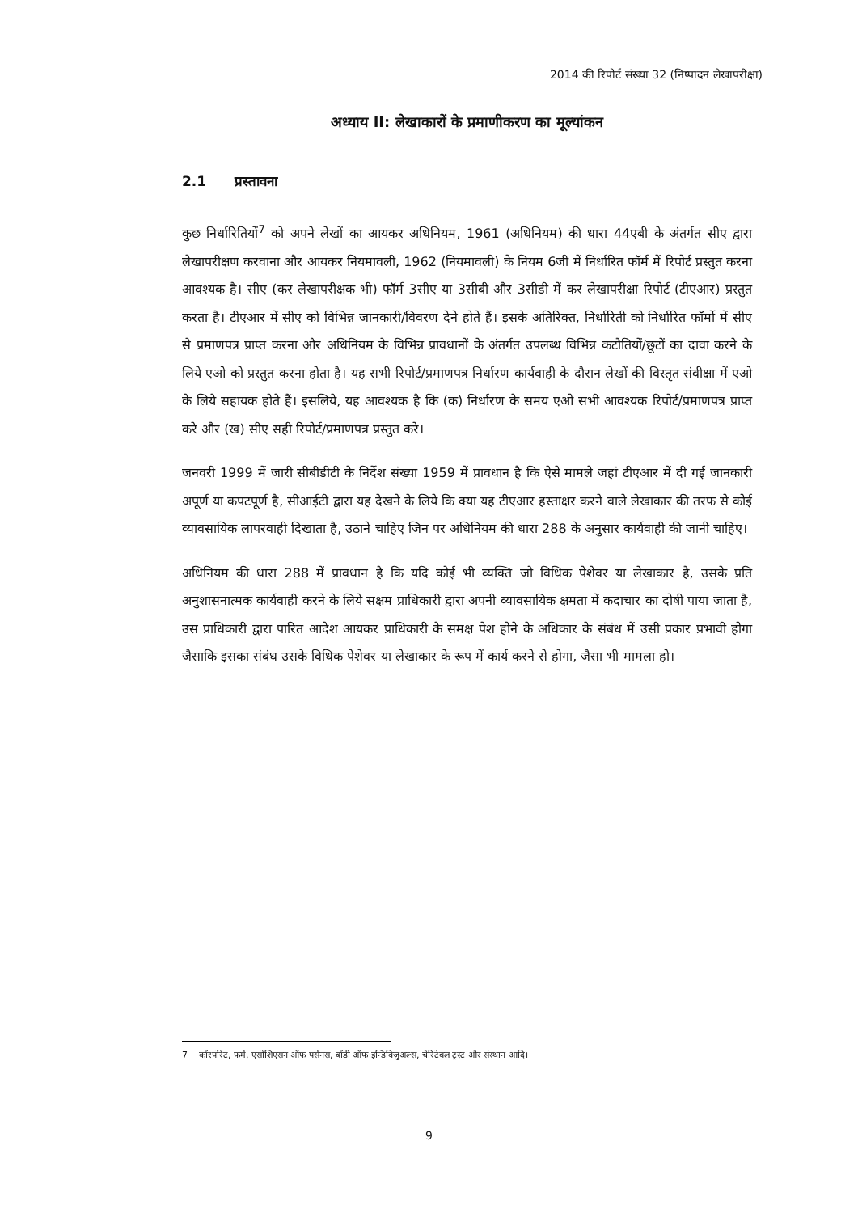2014 की रिपोर्ट संख्या 32 (निष्पादन लेखापरीक्षा)
अध्याय II: लेखाकारों के प्रमाणीकरण का मूल्यांकन
2.1 प्रस्तावना
कुछ निर्धारितियों<sup>7</sup> को अपने लेखों का आयकर अधिनियम, 1961 (अधिनियम) की धारा 44एबी के अंतर्गत सीए द्वारा लेखापरीक्षण करवाना और आयकर नियमावली, 1962 (नियमावली) के नियम 6जी में निर्धारित फॉर्म में रिपोर्ट प्रस्तुत करना आवश्यक है। सीए (कर लेखापरीक्षक भी) फॉर्म 3सीए या 3सीबी और 3सीडी में कर लेखापरीक्षा रिपोर्ट (टीएआर) प्रस्तुत करता है। टीएआर में सीए को विभिन्न जानकारी/विवरण देने होते हैं। इसके अतिरिक्त, निर्धारिती को निर्धारित फॉर्मो में सीए से प्रमाणपत्र प्राप्त करना और अधिनियम के विभिन्न प्रावधानों के अंतर्गत उपलब्ध विभिन्न कटौतियों/छूटों का दावा करने के लिये एओ को प्रस्तुत करना होता है। यह सभी रिपोर्ट/प्रमाणपत्र निर्धारण कार्यवाही के दौरान लेखों की विस्तृत संवीक्षा में एओ के लिये सहायक होते हैं। इसलिये, यह आवश्यक है कि (क) निर्धारण के समय एओ सभी आवश्यक रिपोर्ट/प्रमाणपत्र प्राप्त करे और (ख) सीए सही रिपोर्ट/प्रमाणपत्र प्रस्तुत करे।
जनवरी 1999 में जारी सीबीडीटी के निर्देश संख्या 1959 में प्रावधान है कि ऐसे मामले जहां टीएआर में दी गई जानकारी अपूर्ण या कपटपूर्ण है, सीआईटी द्वारा यह देखने के लिये कि क्या यह टीएआर हस्ताक्षर करने वाले लेखाकार की तरफ से कोई व्यावसायिक लापरवाही दिखाता है, उठाने चाहिए जिन पर अधिनियम की धारा 288 के अनुसार कार्यवाही की जानी चाहिए।
अधिनियम की धारा 288 में प्रावधान है कि यदि कोई भी व्यक्ति जो विधिक पेशेवर या लेखाकार है, उसके प्रति अनुशासनात्मक कार्यवाही करने के लिये सक्षम प्राधिकारी द्वारा अपनी व्यावसायिक क्षमता में कदाचार का दोषी पाया जाता है, उस प्राधिकारी द्वारा पारित आदेश आयकर प्राधिकारी के समक्ष पेश होने के अधिकार के संबंध में उसी प्रकार प्रभावी होगा जैसाकि इसका संबंध उसके विधिक पेशेवर या लेखाकार के रूप में कार्य करने से होगा, जैसा भी मामला हो।
7 कॉरपोरेट, फर्म, एसोशिएसन ऑफ पर्सनस, बॉडी ऑफ इन्डिविजुअल्स, चेरिटेबल ट्रस्ट और संस्थान आदि।
9